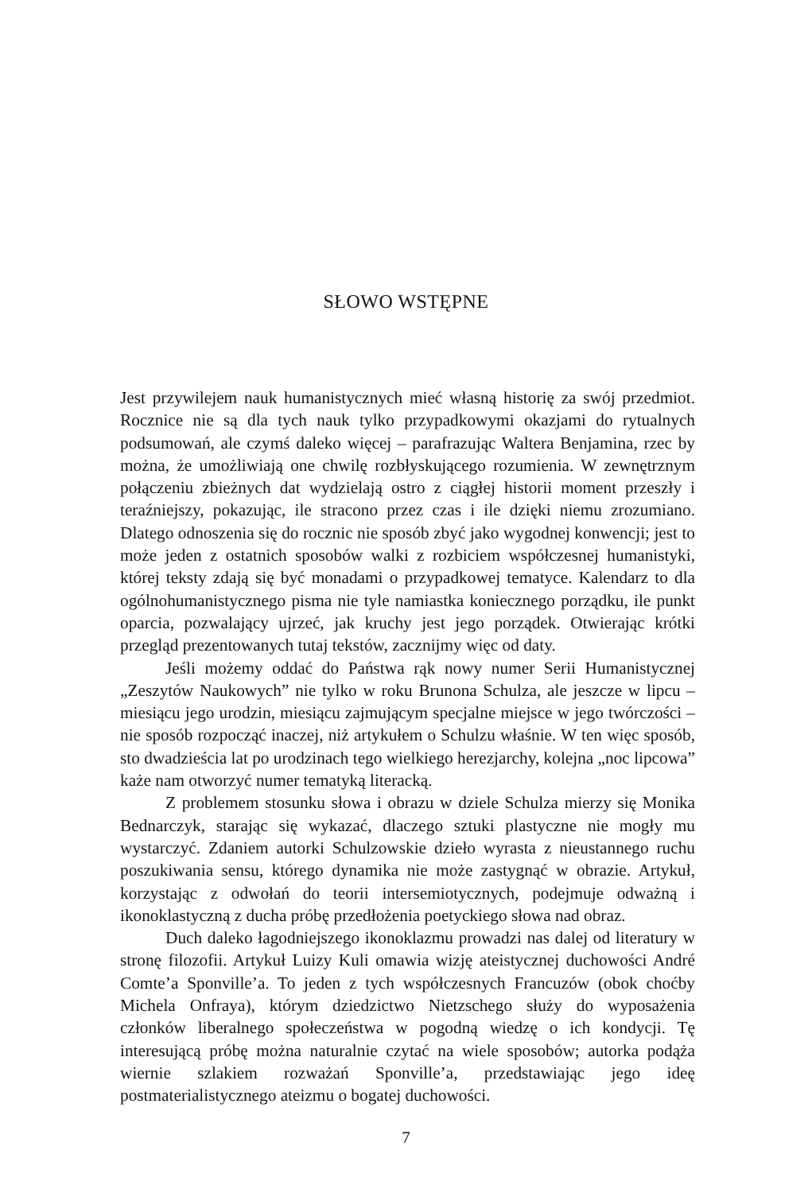SŁOWO WSTĘPNE
Jest przywilejem nauk humanistycznych mieć własną historię za swój przedmiot. Rocznice nie są dla tych nauk tylko przypadkowymi okazjami do rytualnych podsumowań, ale czymś daleko więcej – parafrazując Waltera Benjamina, rzec by można, że umożliwiają one chwilę rozbłyskującego rozumienia. W zewnętrznym połączeniu zbieżnych dat wydzielają ostro z ciągłej historii moment przeszły i teraźniejszy, pokazując, ile stracono przez czas i ile dzięki niemu zrozumiano. Dlatego odnoszenia się do rocznic nie sposób zbyć jako wygodnej konwencji; jest to może jeden z ostatnich sposobów walki z rozbiciem współczesnej humanistyki, której teksty zdają się być monadami o przypadkowej tematyce. Kalendarz to dla ogólnohumanistycznego pisma nie tyle namiastka koniecznego porządku, ile punkt oparcia, pozwalający ujrzeć, jak kruchy jest jego porządek. Otwierając krótki przegląd prezentowanych tutaj tekstów, zacznijmy więc od daty.
Jeśli możemy oddać do Państwa rąk nowy numer Serii Humanistycznej „Zeszytów Naukowych” nie tylko w roku Brunona Schulza, ale jeszcze w lipcu – miesiącu jego urodzin, miesiącu zajmującym specjalne miejsce w jego twórczości – nie sposób rozpocząć inaczej, niż artykułem o Schulzu właśnie. W ten więc sposób, sto dwadzieścia lat po urodzinach tego wielkiego herezjarchy, kolejna „noc lipcowa” każe nam otworzyć numer tematyką literacką.
Z problemem stosunku słowa i obrazu w dziele Schulza mierzy się Monika Bednarczyk, starając się wykazać, dlaczego sztuki plastyczne nie mogły mu wystarczyć. Zdaniem autorki Schulzowskie dzieło wyrasta z nieustannego ruchu poszukiwania sensu, którego dynamika nie może zastygnąć w obrazie. Artykuł, korzystając z odwołań do teorii intersemiotycznych, podejmuje odważną i ikonoklastyczną z ducha próbę przedłożenia poetyckiego słowa nad obraz.
Duch daleko łagodniejszego ikonoklazmu prowadzi nas dalej od literatury w stronę filozofii. Artykuł Luizy Kuli omawia wizję ateistycznej duchowości André Comte’a Sponville’a. To jeden z tych współczesnych Francuzów (obok choćby Michela Onfraya), którym dziedzictwo Nietzschego służy do wyposażenia członków liberalnego społeczeństwa w pogodną wiedzę o ich kondycji. Tę interesującą próbę można naturalnie czytać na wiele sposobów; autorka podąża wiernie szlakiem rozważań Sponville’a, przedstawiając jego ideę postmaterialistycznego ateizmu o bogatej duchowości.
7